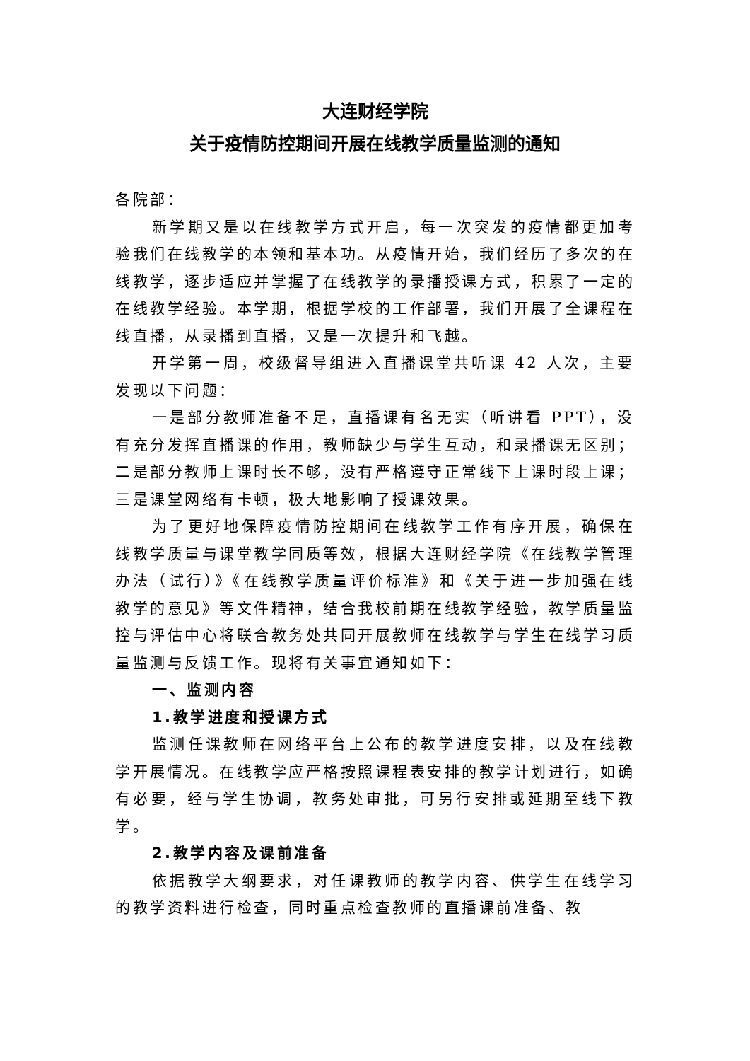大连财经学院
关于疫情防控期间开展在线教学质量监测的通知
各院部：
新学期又是以在线教学方式开启，每一次突发的疫情都更加考验我们在线教学的本领和基本功。从疫情开始，我们经历了多次的在线教学，逐步适应并掌握了在线教学的录播授课方式，积累了一定的在线教学经验。本学期，根据学校的工作部署，我们开展了全课程在线直播，从录播到直播，又是一次提升和飞越。
开学第一周，校级督导组进入直播课堂共听课 42 人次，主要发现以下问题：
一是部分教师准备不足，直播课有名无实（听讲看 PPT），没有充分发挥直播课的作用，教师缺少与学生互动，和录播课无区别；二是部分教师上课时长不够，没有严格遵守正常线下上课时段上课；三是课堂网络有卡顿，极大地影响了授课效果。
为了更好地保障疫情防控期间在线教学工作有序开展，确保在线教学质量与课堂教学同质等效，根据大连财经学院《在线教学管理办法（试行）》《在线教学质量评价标准》和《关于进一步加强在线教学的意见》等文件精神，结合我校前期在线教学经验，教学质量监控与评估中心将联合教务处共同开展教师在线教学与学生在线学习质量监测与反馈工作。现将有关事宜通知如下：
一、监测内容
1.教学进度和授课方式
监测任课教师在网络平台上公布的教学进度安排，以及在线教学开展情况。在线教学应严格按照课程表安排的教学计划进行，如确有必要，经与学生协调，教务处审批，可另行安排或延期至线下教学。
2.教学内容及课前准备
依据教学大纲要求，对任课教师的教学内容、供学生在线学习的教学资料进行检查，同时重点检查教师的直播课前准备、教